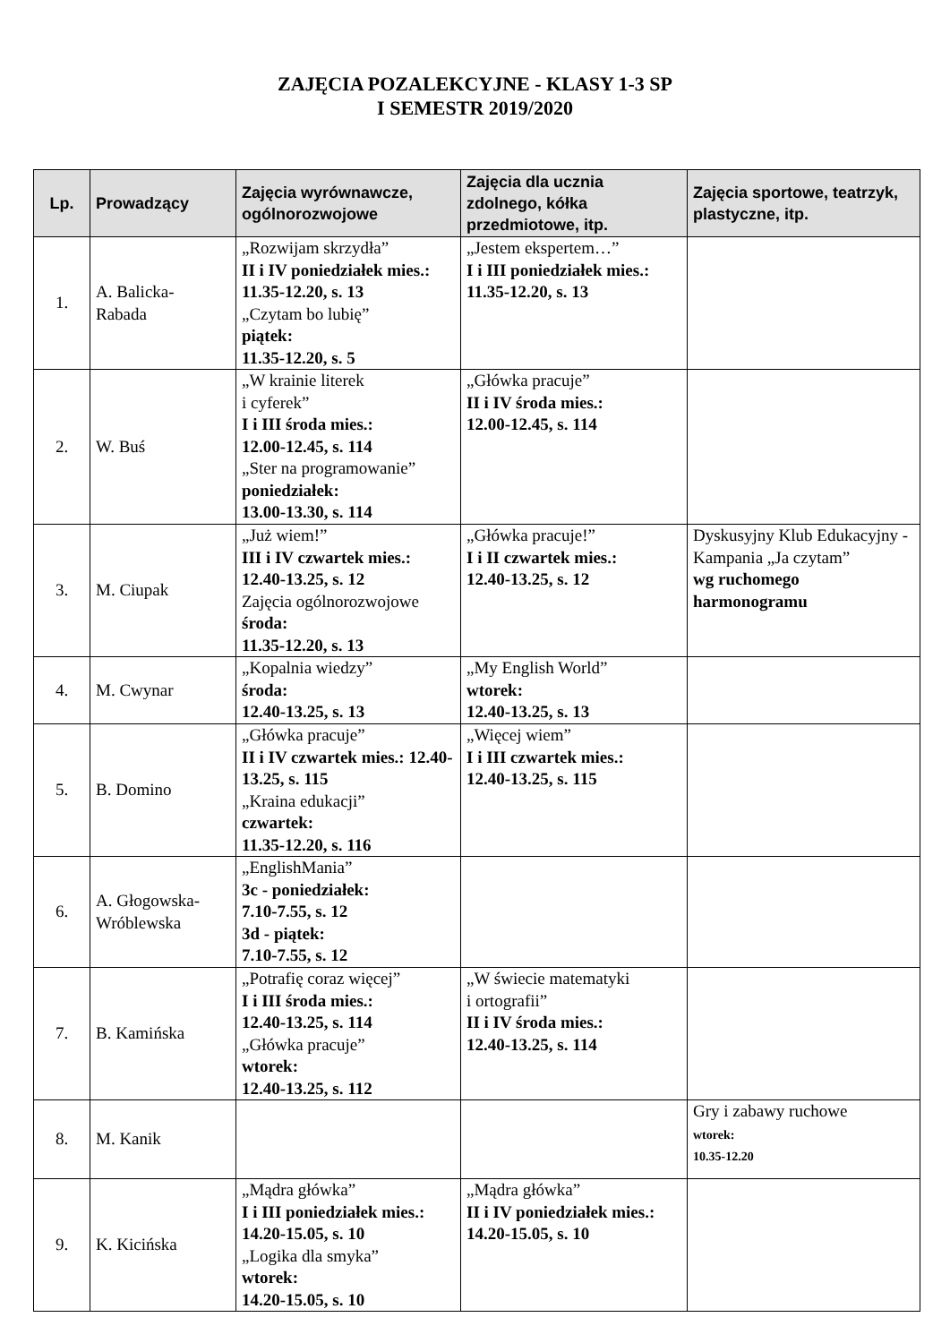ZAJĘCIA POZALEKCYJNE - KLASY 1-3 SP
I SEMESTR 2019/2020
| Lp. | Prowadzący | Zajęcia wyrównawcze, ogólnorozwojowe | Zajęcia dla ucznia zdolnego, kółka przedmiotowe, itp. | Zajęcia sportowe, teatrzyk, plastyczne, itp. |
| --- | --- | --- | --- | --- |
| 1. | A. Balicka- Rabada | „Rozwijam skrzydła” II i IV poniedziałek mies.: 11.35-12.20, s. 13 „Czytam bo lubię” piątek: 11.35-12.20, s. 5 | „Jestem ekspertem…” I i III poniedziałek mies.: 11.35-12.20, s. 13 | |
| 2. | W. Buś | „W krainie literek i cyferek” I i III środa mies.: 12.00-12.45, s. 114 „Ster na programowanie” poniedziałek: 13.00-13.30, s. 114 | „Główka pracuje” II i IV środa mies.: 12.00-12.45, s. 114 | |
| 3. | M. Ciupak | „Już wiem!” III i IV czwartek mies.: 12.40-13.25, s. 12 Zajęcia ogólnorozwojowe środa: 11.35-12.20, s. 13 | „Główka pracuje!” I i II czwartek mies.: 12.40-13.25, s. 12 | Dyskusyjny Klub Edukacyjny - Kampania „Ja czytam” wg ruchomego harmonogramu |
| 4. | M. Cwynar | „Kopalnia wiedzy” środa: 12.40-13.25, s. 13 | „My English World” wtorek: 12.40-13.25, s. 13 | |
| 5. | B. Domino | „Główka pracuje” II i IV czwartek mies.: 12.40-13.25, s. 115 „Kraina edukacji” czwartek: 11.35-12.20, s. 116 | „Więcej wiem” I i III czwartek mies.: 12.40-13.25, s. 115 | |
| 6. | A. Głogowska- Wróblewska | „EnglishMania” 3c - poniedziałek: 7.10-7.55, s. 12 3d - piątek: 7.10-7.55, s. 12 | | |
| 7. | B. Kamińska | „Potrafię coraz więcej” I i III środa mies.: 12.40-13.25, s. 114 „Główka pracuje” wtorek: 12.40-13.25, s. 112 | „W świecie matematyki i ortografii” II i IV środa mies.: 12.40-13.25, s. 114 | |
| 8. | M. Kanik | | | Gry i zabawy ruchowe wtorek: 10.35-12.20 |
| 9. | K. Kicińska | „Mądra główka” I i III poniedziałek mies.: 14.20-15.05, s. 10 „Logika dla smyka” wtorek: 14.20-15.05, s. 10 | „Mądra główka” II i IV poniedziałek mies.: 14.20-15.05, s. 10 | |